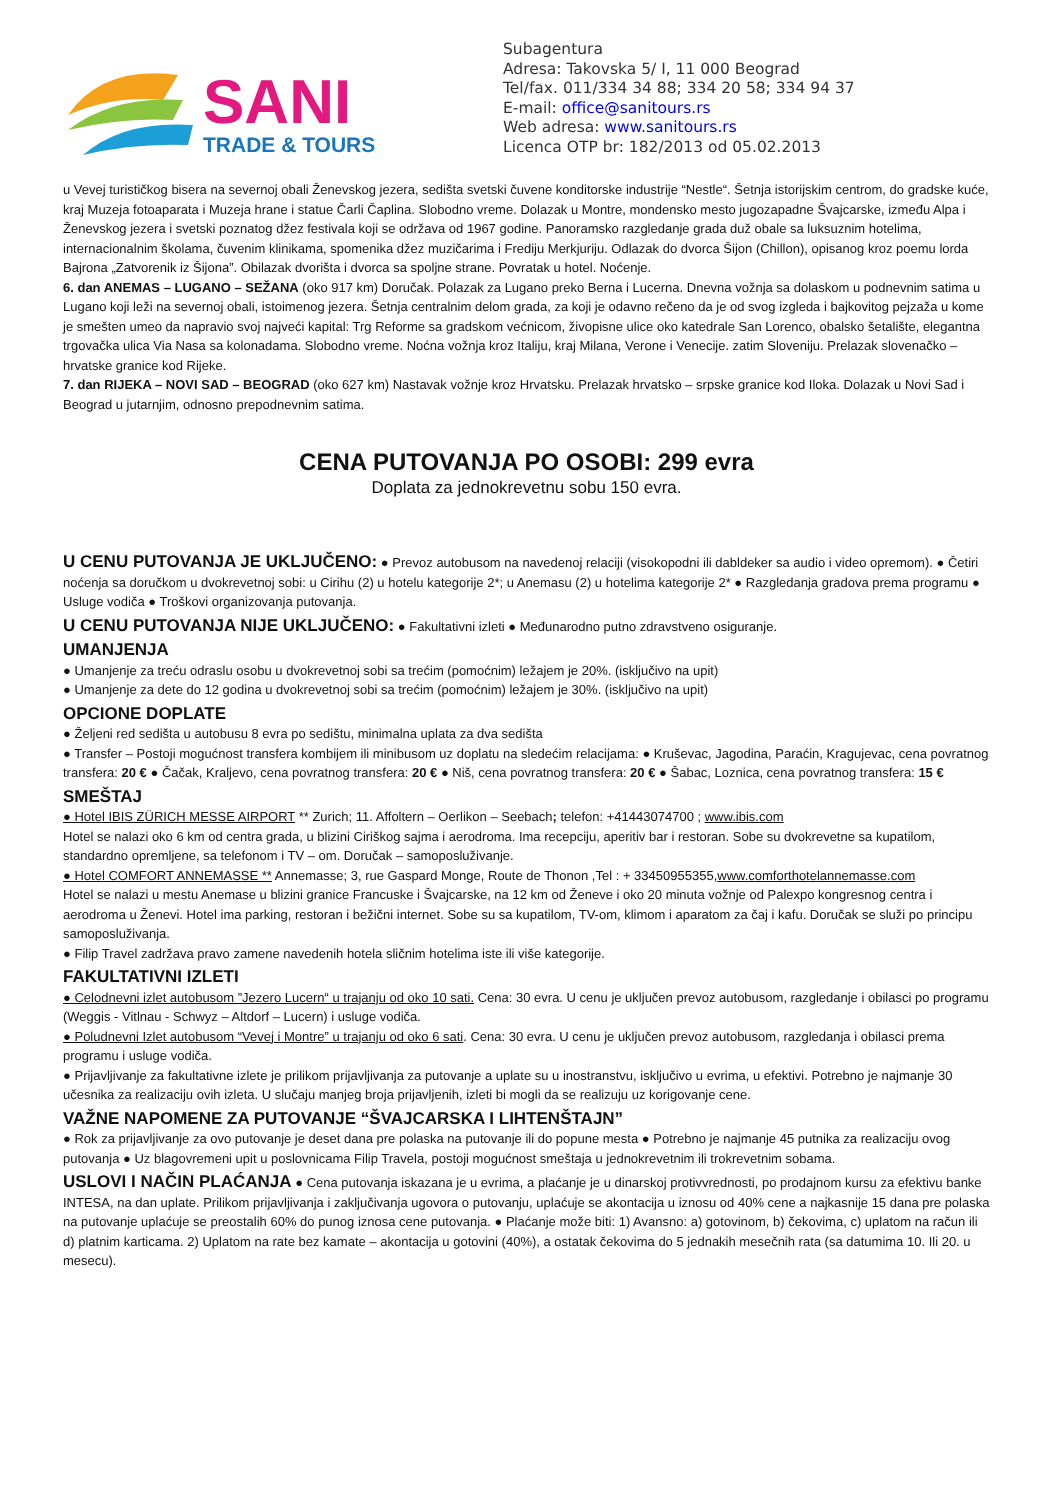SANI
TRADE & TOURS
Subagentura
Adresa: Takovska 5/ I, 11 000 Beograd
Tel/fax. 011/334 34 88; 334 20 58; 334 94 37
E-mail: office@sanitours.rs
Web adresa: www.sanitours.rs
Licenca OTP br: 182/2013 od 05.02.2013
u Vevej turističkog bisera na severnoj obali Ženevskog jezera, sedišta svetski čuvene konditorske industrije “Nestle“. Šetnja istorijskim centrom, do gradske kuće, kraj Muzeja fotoaparata i Muzeja hrane i statue Čarli Čaplina. Slobodno vreme. Dolazak u Montre, mondensko mesto jugozapadne Švajcarske, između Alpa i Ženevskog jezera i svetski poznatog džez festivala koji se održava od 1967 godine. Panoramsko razgledanje grada duž obale sa luksuznim hotelima, internacionalnim školama, čuvenim klinikama, spomenika džez muzičarima i Frediju Merkjuriju. Odlazak do dvorca Šijon (Chillon), opisanog kroz poemu lorda Bajrona „Zatvorenik iz Šijona”. Obilazak dvorišta i dvorca sa spoljne strane. Povratak u hotel. Noćenje.
6. dan ANEMAS – LUGANO – SEŽANA (oko 917 km) Doručak. Polazak za Lugano preko Berna i Lucerna. Dnevna vožnja sa dolaskom u podnevnim satima u Lugano koji leži na severnoj obali, istoimenog jezera. Šetnja centralnim delom grada, za koji je odavno rečeno da je od svog izgleda i bajkovitog pejzaža u kome je smešten umeo da napravio svoj najveći kapital: Trg Reforme sa gradskom većnicom, živopisne ulice oko katedrale San Lorenco, obalsko šetalište, elegantna trgovačka ulica Via Nasa sa kolonadama. Slobodno vreme. Noćna vožnja kroz Italiju, kraj Milana, Verone i Venecije. zatim Sloveniju. Prelazak slovenačko – hrvatske granice kod Rijeke.
7. dan RIJEKA – NOVI SAD – BEOGRAD (oko 627 km) Nastavak vožnje kroz Hrvatsku. Prelazak hrvatsko – srpske granice kod Iloka. Dolazak u Novi Sad i Beograd u jutarnjim, odnosno prepodnevnim satima.
CENA PUTOVANJA PO OSOBI: 299 evra
Doplata za jednokrevetnu sobu 150 evra.
U CENU PUTOVANJA JE UKLJUČENO:
● Prevoz autobusom na navedenoj relaciji (visokopodni ili dabldeker sa audio i video opremom). ● Četiri noćenja sa doručkom u dvokrevetnoj sobi: u Cirihu (2) u hotelu kategorije 2*; u Anemasu (2) u hotelima kategorije 2* ● Razgledanja gradova prema programu ● Usluge vodiča ● Troškovi organizovanja putovanja.
U CENU PUTOVANJA NIJE UKLJUČENO:
● Fakultativni izleti ● Međunarodno putno zdravstveno osiguranje.
UMANJENJA
● Umanjenje za treću odraslu osobu u dvokrevetnoj sobi sa trećim (pomoćnim) ležajem je 20%. (isključivo na upit)
● Umanjenje za dete do 12 godina u dvokrevetnoj sobi sa trećim (pomoćnim) ležajem je 30%. (isključivo na upit)
OPCIONE DOPLATE
● Željeni red sedišta u autobusu 8 evra po sedištu, minimalna uplata za dva sedišta
● Transfer – Postoji mogućnost transfera kombijem ili minibusom uz doplatu na sledećim relacijama: ● Kruševac, Jagodina, Paraćin, Kragujevac, cena povratnog transfera: 20 € ● Čačak, Kraljevo, cena povratnog transfera: 20 € ● Niš, cena povratnog transfera: 20 € ● Šabac, Loznica, cena povratnog transfera: 15 €
SMEŠTAJ
● Hotel IBIS ZÜRICH MESSE AIRPORT ** Zurich; 11. Affoltern – Oerlikon – Seebach; telefon: +41443074700 ; www.ibis.com
Hotel se nalazi oko 6 km od centra grada, u blizini Ciriškog sajma i aerodroma. Ima recepciju, aperitiv bar i restoran. Sobe su dvokrevetne sa kupatilom, standardno opremljene, sa telefonom i TV – om. Doručak – samoposluživanje.
● Hotel COMFORT ANNEMASSE ** Annemasse; 3, rue Gaspard Monge, Route de Thonon ,Tel : + 33450955355,www.comforthotelannemasse.com
Hotel se nalazi u mestu Anemase u blizini granice Francuske i Švajcarske, na 12 km od Ženeve i oko 20 minuta vožnje od Palexpo kongresnog centra i aerodroma u Ženevi. Hotel ima parking, restoran i bežični internet. Sobe su sa kupatilom, TV-om, klimom i aparatom za čaj i kafu. Doručak se služi po principu samoposluživanja.
● Filip Travel zadržava pravo zamene navedenih hotela sličnim hotelima iste ili više kategorije.
FAKULTATIVNI IZLETI
● Celodnevni izlet autobusom ”Jezero Lucern“ u trajanju od oko 10 sati. Cena: 30 evra. U cenu je uključen prevoz autobusom, razgledanje i obilasci po programu (Weggis - Vitlnau - Schwyz – Altdorf – Lucern) i usluge vodiča.
● Poludnevni Izlet autobusom “Vevej i Montre” u trajanju od oko 6 sati. Cena: 30 evra. U cenu je uključen prevoz autobusom, razgledanja i obilasci prema programu i usluge vodiča.
● Prijavljivanje za fakultativne izlete je prilikom prijavljivanja za putovanje a uplate su u inostranstvu, isključivo u evrima, u efektivi. Potrebno je najmanje 30 učesnika za realizaciju ovih izleta. U slučaju manjeg broja prijavljenih, izleti bi mogli da se realizuju uz korigovanje cene.
VAŽNE NAPOMENE ZA PUTOVANJE “ŠVAJCARSKA I LIHTENŠTAJN”
● Rok za prijavljivanje za ovo putovanje je deset dana pre polaska na putovanje ili do popune mesta ● Potrebno je najmanje 45 putnika za realizaciju ovog putovanja ● Uz blagovremeni upit u poslovnicama Filip Travela, postoji mogućnost smeštaja u jednokrevetnim ili trokrevetnim sobama.
USLOVI I NAČIN PLAĆANJA
● Cena putovanja iskazana je u evrima, a plaćanje je u dinarskoj protivvrednosti, po prodajnom kursu za efektivu banke INTESA, na dan uplate. Prilikom prijavljivanja i zaključivanja ugovora o putovanju, uplaćuje se akontacija u iznosu od 40% cene a najkasnije 15 dana pre polaska na putovanje uplaćuje se preostalih 60% do punog iznosa cene putovanja. ● Plaćanje može biti: 1) Avansno: a) gotovinom, b) čekovima, c) uplatom na račun ili d) platnim karticama. 2) Uplatom na rate bez kamate – akontacija u gotovini (40%), a ostatak čekovima do 5 jednakih mesečnih rata (sa datumima 10. Ili 20. u mesecu).